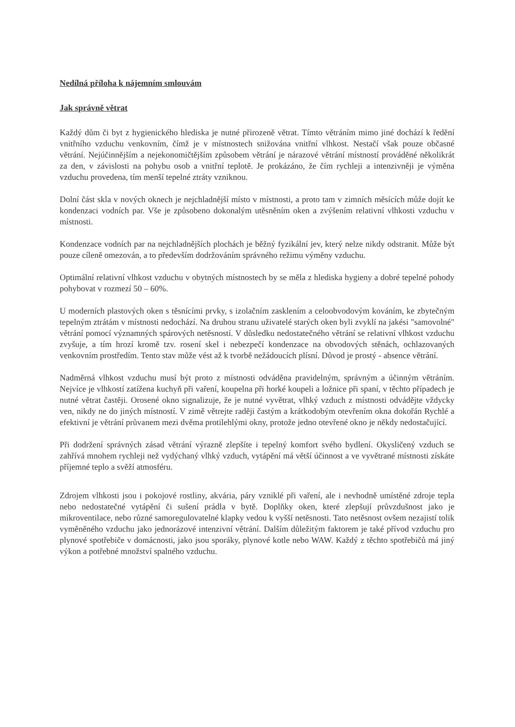Nedílná příloha k nájemním smlouvám
Jak správně větrat
Každý dům či byt z hygienického hlediska je nutné přirozeně větrat. Tímto větráním mimo jiné dochází k ředění vnitřního vzduchu venkovním, čímž je v místnostech snižována vnitřní vlhkost. Nestačí však pouze občasné větrání. Nejúčinnějším a nejekonomičtějším způsobem větrání je nárazové větrání místností prováděné několikrát za den, v závislosti na pohybu osob a vnitřní teplotě. Je prokázáno, že čím rychleji a intenzivněji je výměna vzduchu provedena, tím menší tepelné ztráty vzniknou.
Dolní část skla v nových oknech je nejchladnější místo v místnosti, a proto tam v zimních měsících může dojít ke kondenzaci vodních par. Vše je způsobeno dokonalým utěsněním oken a zvýšením relativní vlhkosti vzduchu v místnosti.
Kondenzace vodních par na nejchladnějších plochách je běžný fyzikální jev, který nelze nikdy odstranit. Může být pouze cíleně omezován, a to především dodržováním správného režimu výměny vzduchu.
Optimální relativní vlhkost vzduchu v obytných místnostech by se měla z hlediska hygieny a dobré tepelné pohody pohybovat v rozmezí 50 – 60%.
U moderních plastových oken s těsnícími prvky, s izolačním zasklením a celoobvodovým kováním, ke zbytečným tepelným ztrátám v místnosti nedochází. Na druhou stranu uživatelé starých oken byli zvyklí na jakési "samovolné" větrání pomocí významných spárových netěsností. V důsledku nedostatečného větrání se relativní vlhkost vzduchu zvyšuje, a tím hrozí kromě tzv. rosení skel i nebezpečí kondenzace na obvodových stěnách, ochlazovaných venkovním prostředím. Tento stav může vést až k tvorbě nežádoucích plísní. Důvod je prostý - absence větrání.
Nadměrná vlhkost vzduchu musí být proto z místnosti odváděna pravidelným, správným a účinným větráním. Nejvíce je vlhkostí zatížena kuchyň při vaření, koupelna při horké koupeli a ložnice při spaní, v těchto případech je nutné větrat častěji. Orosené okno signalizuje, že je nutné vyvětrat, vlhký vzduch z místnosti odvádějte vždycky ven, nikdy ne do jiných místností. V zimě větrejte raději častým a krátkodobým otevřením okna dokořán Rychlé a efektivní je větrání průvanem mezi dvěma protilehlými okny, protože jedno otevřené okno je někdy nedostačující.
Při dodržení správných zásad větrání výrazně zlepšíte i tepelný komfort svého bydlení. Okysličený vzduch se zahřívá mnohem rychleji než vydýchaný vlhký vzduch, vytápění má větší účinnost a ve vyvětrané místnosti získáte příjemné teplo a svěží atmosféru.
Zdrojem vlhkosti jsou i pokojové rostliny, akvária, páry vzniklé při vaření, ale i nevhodně umístěné zdroje tepla nebo nedostatečné vytápění či sušení prádla v bytě. Doplňky oken, které zlepšují průvzdušnost jako je mikroventilace, nebo různé samoregulovatelné klapky vedou k vyšší netěsnosti. Tato netěsnost ovšem nezajistí tolik vyměněného vzduchu jako jednorázové intenzivní větrání. Dalším důležitým faktorem je také přívod vzduchu pro plynové spotřebiče v domácnosti, jako jsou sporáky, plynové kotle nebo WAW. Každý z těchto spotřebičů má jiný výkon a potřebné množství spalného vzduchu.